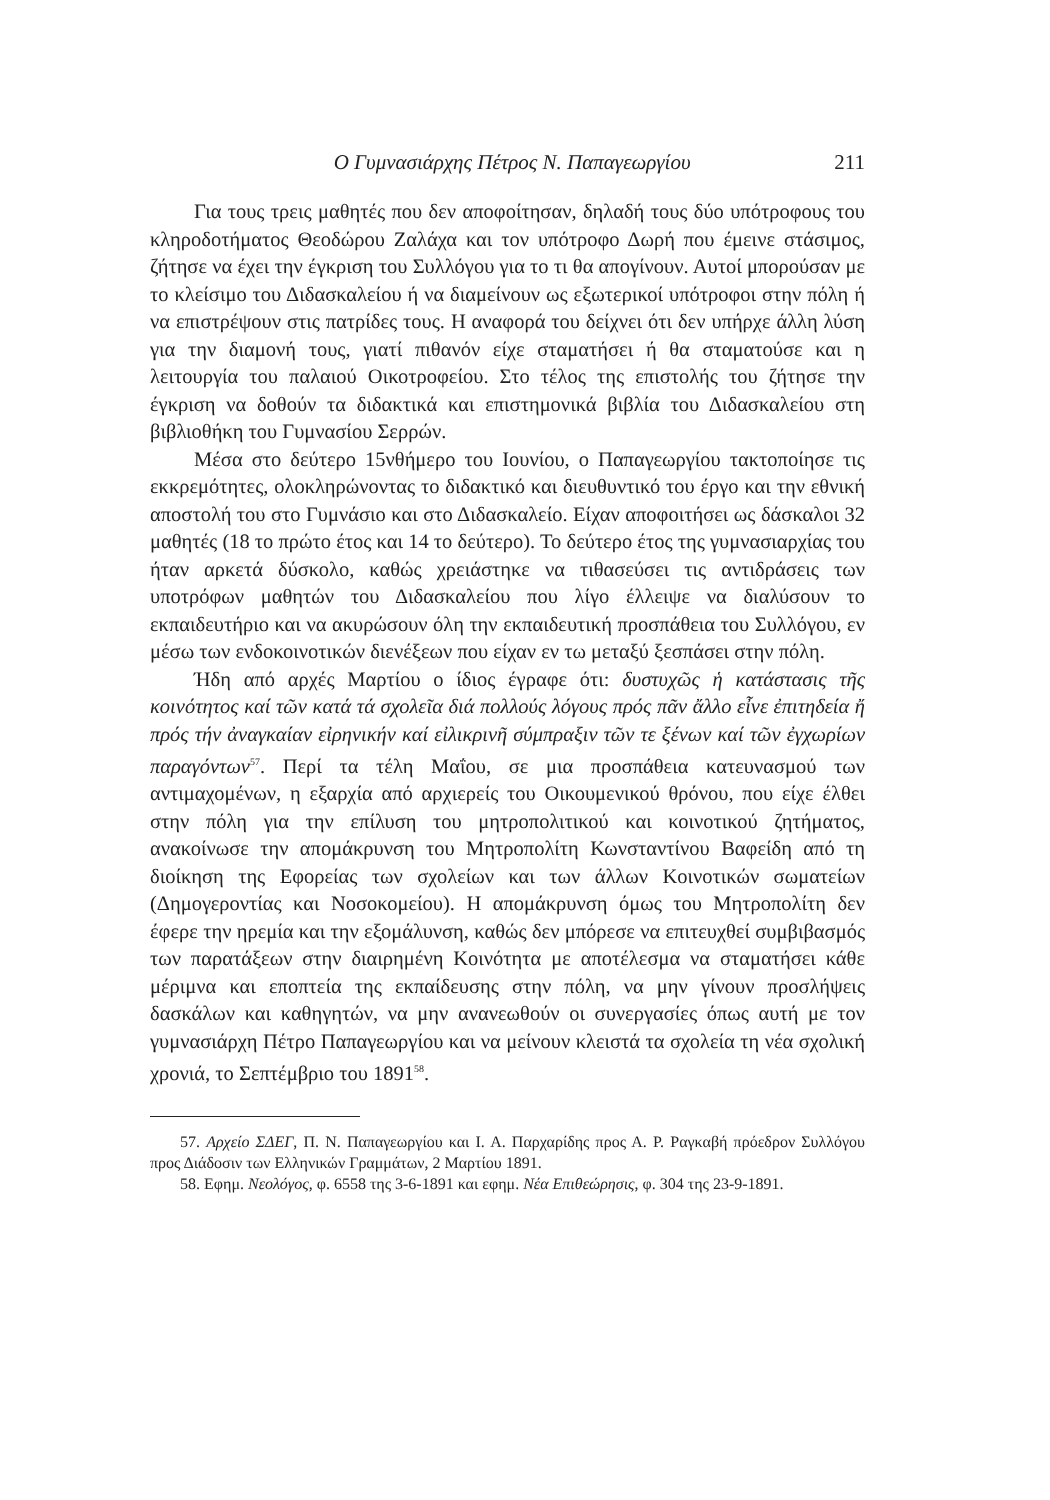Ο Γυμνασιάρχης Πέτρος Ν. Παπαγεωργίου 211
Για τους τρεις μαθητές που δεν αποφοίτησαν, δηλαδή τους δύο υπότροφους του κληροδοτήματος Θεοδώρου Ζαλάχα και τον υπότροφο Δωρή που έμεινε στάσιμος, ζήτησε να έχει την έγκριση του Συλλόγου για το τι θα απογίνουν. Αυτοί μπορούσαν με το κλείσιμο του Διδασκαλείου ή να διαμείνουν ως εξωτερικοί υπότροφοι στην πόλη ή να επιστρέψουν στις πατρίδες τους. Η αναφορά του δείχνει ότι δεν υπήρχε άλλη λύση για την διαμονή τους, γιατί πιθανόν είχε σταματήσει ή θα σταματούσε και η λειτουργία του παλαιού Οικοτροφείου. Στο τέλος της επιστολής του ζήτησε την έγκριση να δοθούν τα διδακτικά και επιστημονικά βιβλία του Διδασκαλείου στη βιβλιοθήκη του Γυμνασίου Σερρών.
Μέσα στο δεύτερο 15νθήμερο του Ιουνίου, ο Παπαγεωργίου τακτοποίησε τις εκκρεμότητες, ολοκληρώνοντας το διδακτικό και διευθυντικό του έργο και την εθνική αποστολή του στο Γυμνάσιο και στο Διδασκαλείο. Είχαν αποφοιτήσει ως δάσκαλοι 32 μαθητές (18 το πρώτο έτος και 14 το δεύτερο). Το δεύτερο έτος της γυμνασιαρχίας του ήταν αρκετά δύσκολο, καθώς χρειάστηκε να τιθασεύσει τις αντιδράσεις των υποτρόφων μαθητών του Διδασκαλείου που λίγο έλλειψε να διαλύσουν το εκπαιδευτήριο και να ακυρώσουν όλη την εκπαιδευτική προσπάθεια του Συλλόγου, εν μέσω των ενδοκοινοτικών διενέξεων που είχαν εν τω μεταξύ ξεσπάσει στην πόλη.
Ήδη από αρχές Μαρτίου ο ίδιος έγραφε ότι: δυστυχῶς ἡ κατάστασις τῆς κοινότητος καί τῶν κατά τά σχολεῖα διά πολλούς λόγους πρός πᾶν ἄλλο εἶνε ἐπιτηδεία ἤ πρός τήν ἀναγκαίαν εἰρηνικήν καί εἰλικρινῆ σύμπραξιν τῶν τε ξένων καί τῶν ἐγχωρίων παραγόντων<sup>57</sup>. Περί τα τέλη Μαΐου, σε μια προσπάθεια κατευνασμού των αντιμαχομένων, η εξαρχία από αρχιερείς του Οικουμενικού θρόνου, που είχε έλθει στην πόλη για την επίλυση του μητροπολιτικού και κοινοτικού ζητήματος, ανακοίνωσε την απομάκρυνση του Μητροπολίτη Κωνσταντίνου Βαφείδη από τη διοίκηση της Εφορείας των σχολείων και των άλλων Κοινοτικών σωματείων (Δημογεροντίας και Νοσοκομείου). Η απομάκρυνση όμως του Μητροπολίτη δεν έφερε την ηρεμία και την εξομάλυνση, καθώς δεν μπόρεσε να επιτευχθεί συμβιβασμός των παρατάξεων στην διαιρημένη Κοινότητα με αποτέλεσμα να σταματήσει κάθε μέριμνα και εποπτεία της εκπαίδευσης στην πόλη, να μην γίνουν προσλήψεις δασκάλων και καθηγητών, να μην ανανεωθούν οι συνεργασίες όπως αυτή με τον γυμνασιάρχη Πέτρο Παπαγεωργίου και να μείνουν κλειστά τα σχολεία τη νέα σχολική χρονιά, το Σεπτέμβριο του 1891<sup>58</sup>.
57. Αρχείο ΣΔΕΓ, Π. Ν. Παπαγεωργίου και Ι. Α. Παρχαρίδης προς Α. Ρ. Ραγκαβή πρόεδρον Συλλόγου προς Διάδοσιν των Ελληνικών Γραμμάτων, 2 Μαρτίου 1891.
58. Εφημ. Νεολόγος, φ. 6558 της 3-6-1891 και εφημ. Νέα Επιθεώρησις, φ. 304 της 23-9-1891.